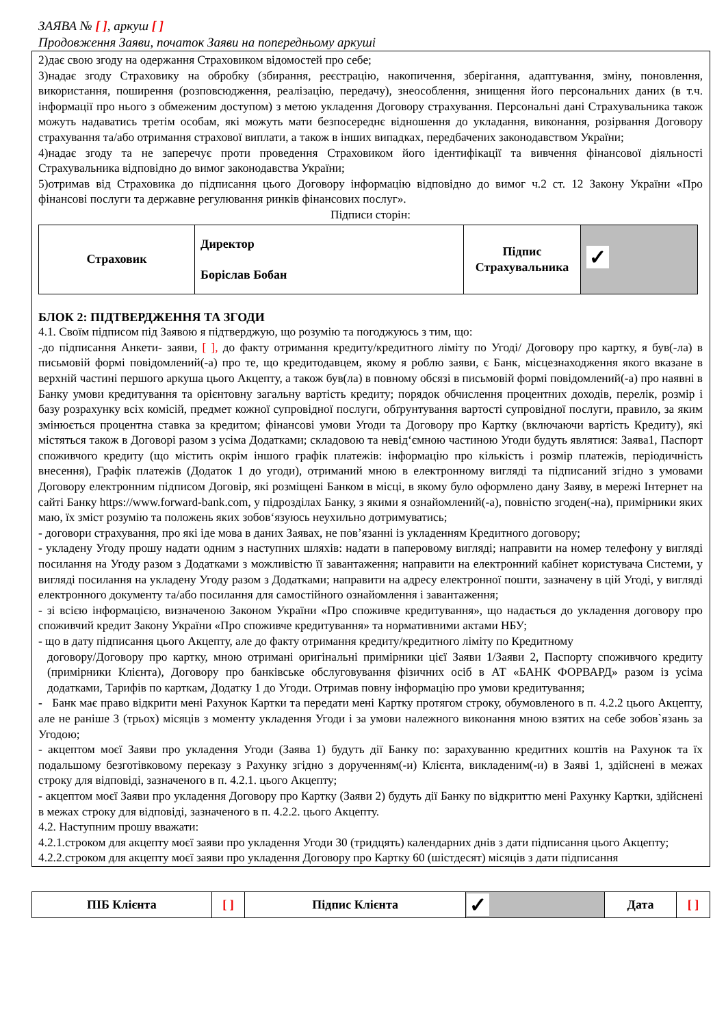ЗАЯВА № [ ], аркуш [ ]
Продовження Заяви, початок Заяви на попередньому аркуші
2)дає свою згоду на одержання Страховиком відомостей про себе;
3)надає згоду Страховику на обробку (збирання, реєстрацію, накопичення, зберігання, адаптування, зміну, поновлення, використання, поширення (розповсюдження, реалізацію, передачу), знеособлення, знищення його персональних даних (в т.ч. інформації про нього з обмеженим доступом) з метою укладення Договору страхування. Персональні дані Страхувальника також можуть надаватись третім особам, які можуть мати безпосереднє відношення до укладання, виконання, розірвання Договору страхування та/або отримання страхової виплати, а також в інших випадках, передбачених законодавством України;
4)надає згоду та не заперечує проти проведення Страховиком його ідентифікації та вивчення фінансової діяльності Страхувальника відповідно до вимог законодавства України;
5)отримав від Страховика до підписання цього Договору інформацію відповідно до вимог ч.2 ст. 12 Закону України «Про фінансові послуги та державне регулювання ринків фінансових послуг».
Підписи сторін:
| Страховик | Директор Боріслав Бобан | Підпис Страхувальника | ✓ |
БЛОК 2: ПІДТВЕРДЖЕННЯ ТА ЗГОДИ
4.1. Своїм підписом під Заявою я підтверджую, що розумію та погоджуюсь з тим, що:
-до підписання Анкети- заяви, [ ], до факту отримання кредиту/кредитного ліміту по Угоді/ Договору про картку, я був(-ла) в письмовій формі повідомлений(-а) про те, що кредитодавцем, якому я роблю заяви, є Банк, місцезнаходження якого вказане в верхній частині першого аркуша цього Акцепту, а також був(ла) в повному обсязі в письмовій формі повідомлений(-а) про наявні в Банку умови кредитування та орієнтовну загальну вартість кредиту; порядок обчислення процентних доходів, перелік, розмір і базу розрахунку всіх комісій, предмет кожної супровідної послуги, обґрунтування вартості супровідної послуги, правило, за яким змінюється процентна ставка за кредитом; фінансові умови Угоди та Договору про Картку (включаючи вартість Кредиту), які містяться також в Договорі разом з усіма Додатками; складовою та невід‘ємною частиною Угоди будуть являтися: Заява1, Паспорт споживчого кредиту (що містить окрім іншого графік платежів: інформацію про кількість і розмір платежів, періодичність внесення), Графік платежів (Додаток 1 до угоди), отриманий мною в електронному вигляді та підписаний згідно з умовами Договору електронним підписом Договір, які розміщені Банком в місці, в якому було оформлено дану Заяву, в мережі Інтернет на сайті Банку https://www.forward-bank.com, у підрозділах Банку, з якими я ознайомлений(-а), повністю згоден(-на), примірники яких маю, їх зміст розумію та положень яких зобов‘язуюсь неухильно дотримуватись;
- договори страхування, про які іде мова в даних Заявах, не пов’язанні із укладенням Кредитного договору;
- укладену Угоду прошу надати одним з наступних шляхів: надати в паперовому вигляді; направити на номер телефону у вигляді посилання на Угоду разом з Додатками з можливістю її завантаження; направити на електронний кабінет користувача Системи, у вигляді посилання на укладену Угоду разом з Додатками; направити на адресу електронної пошти, зазначену в цій Угоді, у вигляді електронного документу та/або посилання для самостійного ознайомлення і завантаження;
- зі всією інформацією, визначеною Законом України «Про споживче кредитування», що надається до укладення договору про споживчий кредит Закону України «Про споживче кредитування» та нормативними актами НБУ;
- що в дату підписання цього Акцепту, але до факту отримання кредиту/кредитного ліміту по Кредитному
договору/Договору про картку, мною отримані оригінальні примірники цієї Заяви 1/Заяви 2, Паспорту споживчого кредиту (примірники Клієнта), Договору про банківське обслуговування фізичних осіб в АТ «БАНК ФОРВАРД» разом із усіма додатками, Тарифів по карткам, Додатку 1 до Угоди. Отримав повну інформацію про умови кредитування;
- Банк має право відкрити мені Рахунок Картки та передати мені Картку протягом строку, обумовленого в п. 4.2.2 цього Акцепту, але не раніше 3 (трьох) місяців з моменту укладення Угоди і за умови належного виконання мною взятих на себе зобов`язань за Угодою;
- акцептом моєї Заяви про укладення Угоди (Заява 1) будуть дії Банку по: зарахуванню кредитних коштів на Рахунок та їх подальшому безготівковому переказу з Рахунку згідно з дорученням(-и) Клієнта, викладеним(-и) в Заяві 1, здійснені в межах строку для відповіді, зазначеного в п. 4.2.1. цього Акцепту;
- акцептом моєї Заяви про укладення Договору про Картку (Заяви 2) будуть дії Банку по відкриттю мені Рахунку Картки, здійснені в межах строку для відповіді, зазначеного в п. 4.2.2. цього Акцепту.
4.2. Наступним прошу вважати:
4.2.1.строком для акцепту моєї заяви про укладення Угоди 30 (тридцять) календарних днів з дати підписання цього Акцепту;
4.2.2.строком для акцепту моєї заяви про укладення Договору про Картку 60 (шістдесят) місяців з дати підписання
| ПІБ Клієнта | [ ] | Підпис Клієнта | ✓ | Дата | [ ] |